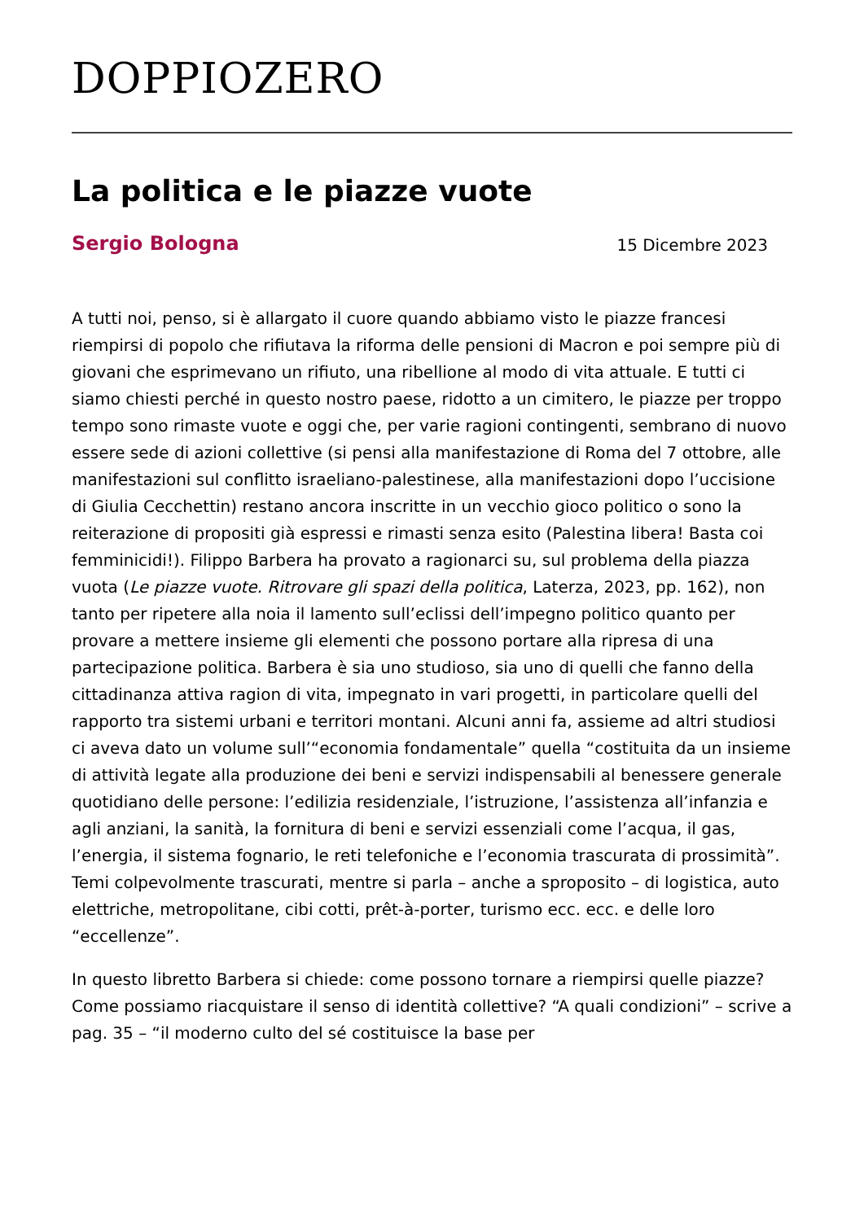DOPPIOZERO
La politica e le piazze vuote
Sergio Bologna 15 Dicembre 2023
A tutti noi, penso, si è allargato il cuore quando abbiamo visto le piazze francesi riempirsi di popolo che rifiutava la riforma delle pensioni di Macron e poi sempre più di giovani che esprimevano un rifiuto, una ribellione al modo di vita attuale. E tutti ci siamo chiesti perché in questo nostro paese, ridotto a un cimitero, le piazze per troppo tempo sono rimaste vuote e oggi che, per varie ragioni contingenti, sembrano di nuovo essere sede di azioni collettive (si pensi alla manifestazione di Roma del 7 ottobre, alle manifestazioni sul conflitto israeliano-palestinese, alla manifestazioni dopo l’uccisione di Giulia Cecchettin) restano ancora inscritte in un vecchio gioco politico o sono la reiterazione di propositi già espressi e rimasti senza esito (Palestina libera! Basta coi femminicidi!). Filippo Barbera ha provato a ragionarci su, sul problema della piazza vuota (Le piazze vuote. Ritrovare gli spazi della politica, Laterza, 2023, pp. 162), non tanto per ripetere alla noia il lamento sull’eclissi dell’impegno politico quanto per provare a mettere insieme gli elementi che possono portare alla ripresa di una partecipazione politica. Barbera è sia uno studioso, sia uno di quelli che fanno della cittadinanza attiva ragion di vita, impegnato in vari progetti, in particolare quelli del rapporto tra sistemi urbani e territori montani. Alcuni anni fa, assieme ad altri studiosi ci aveva dato un volume sull’“economia fondamentale” quella “costituita da un insieme di attività legate alla produzione dei beni e servizi indispensabili al benessere generale quotidiano delle persone: l’edilizia residenziale, l’istruzione, l’assistenza all’infanzia e agli anziani, la sanità, la fornitura di beni e servizi essenziali come l’acqua, il gas, l’energia, il sistema fognario, le reti telefoniche e l’economia trascurata di prossimità”. Temi colpevolmente trascurati, mentre si parla – anche a sproposito – di logistica, auto elettriche, metropolitane, cibi cotti, prêt-à-porter, turismo ecc. ecc. e delle loro “eccellenze”.
In questo libretto Barbera si chiede: come possono tornare a riempirsi quelle piazze? Come possiamo riacquistare il senso di identità collettive? “A quali condizioni” – scrive a pag. 35 – “il moderno culto del sé costituisce la base per